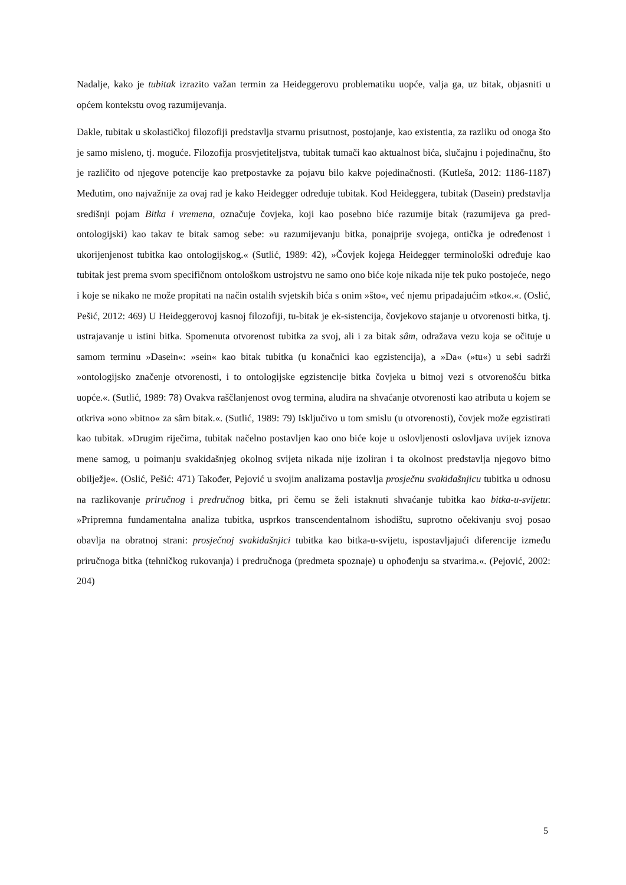Nadalje, kako je tubitak izrazito važan termin za Heideggerovu problematiku uopće, valja ga, uz bitak, objasniti u općem kontekstu ovog razumijevanja.
Dakle, tubitak u skolastičkoj filozofiji predstavlja stvarnu prisutnost, postojanje, kao existentia, za razliku od onoga što je samo misleno, tj. moguće. Filozofija prosvjetiteljstva, tubitak tumači kao aktualnost bića, slučajnu i pojedinačnu, što je različito od njegove potencije kao pretpostavke za pojavu bilo kakve pojedinačnosti. (Kutleša, 2012: 1186-1187) Međutim, ono najvažnije za ovaj rad je kako Heidegger određuje tubitak. Kod Heideggera, tubitak (Dasein) predstavlja središnji pojam Bitka i vremena, označuje čovjeka, koji kao posebno biće razumije bitak (razumijeva ga pred-ontologijski) kao takav te bitak samog sebe: »u razumijevanju bitka, ponajprije svojega, ontička je određenost i ukorijenjenost tubitka kao ontologijskog.« (Sutlić, 1989: 42), »Čovjek kojega Heidegger terminološki određuje kao tubitak jest prema svom specifičnom ontološkom ustrojstvu ne samo ono biće koje nikada nije tek puko postojeće, nego i koje se nikako ne može propitati na način ostalih svjetskih bića s onim »što«, već njemu pripadajućim »tko«.«. (Oslić, Pešić, 2012: 469) U Heideggerovoj kasnoj filozofiji, tu-bitak je ek-sistencija, čovjekovo stajanje u otvorenosti bitka, tj. ustrajavanje u istini bitka. Spomenuta otvorenost tubitka za svoj, ali i za bitak sâm, odražava vezu koja se očituje u samom terminu »Dasein«: »sein« kao bitak tubitka (u konačnici kao egzistencija), a »Da« (»tu«) u sebi sadrži »ontologijsko značenje otvorenosti, i to ontologijske egzistencije bitka čovjeka u bitnoj vezi s otvorenošću bitka uopće.«. (Sutlić, 1989: 78) Ovakva raščlanjenost ovog termina, aludira na shvaćanje otvorenosti kao atributa u kojem se otkriva »ono »bitno« za sâm bitak.«. (Sutlić, 1989: 79) Isključivo u tom smislu (u otvorenosti), čovjek može egzistirati kao tubitak. »Drugim riječima, tubitak načelno postavljen kao ono biće koje u oslovljenosti oslovljava uvijek iznova mene samog, u poimanju svakidašnjeg okolnog svijeta nikada nije izoliran i ta okolnost predstavlja njegovo bitno obilježje«. (Oslić, Pešić: 471) Također, Pejović u svojim analizama postavlja prosječnu svakidašnjicu tubitka u odnosu na razlikovanje priručnog i predručnog bitka, pri čemu se želi istaknuti shvaćanje tubitka kao bitka-u-svijetu: »Pripremna fundamentalna analiza tubitka, usprkos transcendentalnom ishodištu, suprotno očekivanju svoj posao obavlja na obratnoj strani: prosječnoj svakidašnjici tubitka kao bitka-u-svijetu, ispostavljajući diferencije između priručnoga bitka (tehničkog rukovanja) i predručnoga (predmeta spoznaje) u ophođenju sa stvarima.«. (Pejović, 2002: 204)
5